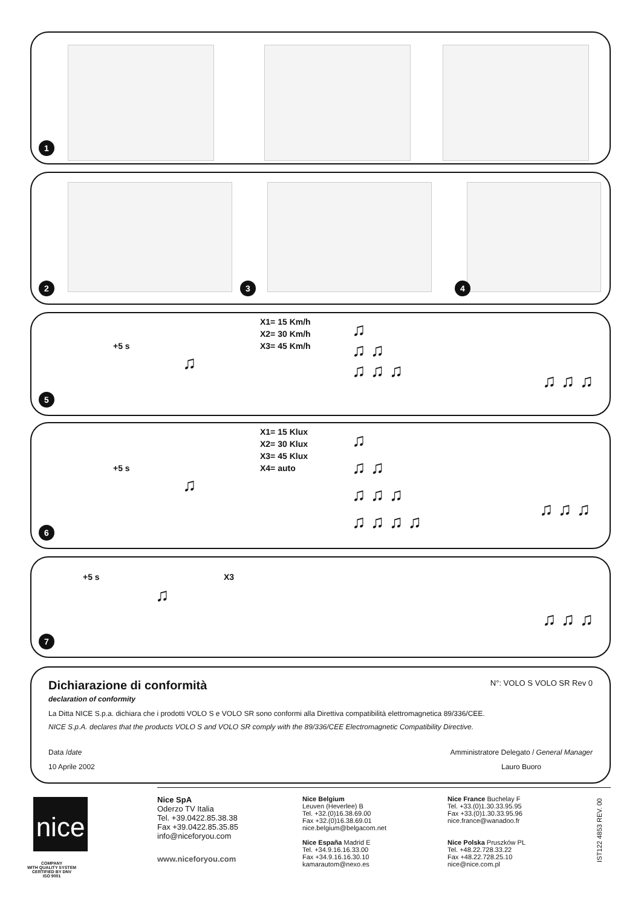1
2 3 4
+5 s
X1= 15 Km/h
X2= 30 Km/h
X3= 45 Km/h
♫
♫
♫ ♫
♫ ♫ ♫
♫ ♫ ♫
5
+5 s
X1= 15 Klux
X2= 30 Klux
X3= 45 Klux
X4= auto
♫
♫
♫ ♫
♫ ♫ ♫
♫ ♫ ♫ ♫
♫ ♫ ♫
6
+5 s X3
♫
♫ ♫ ♫
7
Dichiarazione di conformità N°: VOLO S VOLO SR Rev 0
declaration of conformity
La Ditta NICE S.p.a. dichiara che i prodotti VOLO S e VOLO SR sono conformi alla Direttiva compatibilità elettromagnetica 89/336/CEE.
NICE S.p.A. declares that the products VOLO S and VOLO SR comply with the 89/336/CEE Electromagnetic Compatibility Directive.
Data /date Amministratore Delegato / General Manager
10 Aprile 2002 Lauro Buoro
nice
COMPANY
WITH QUALITY SYSTEM
CERTIFIED BY DNV
ISO 9001
Nice SpA
Oderzo TV Italia
Tel. +39.0422.85.38.38
Fax +39.0422.85.35.85
info@niceforyou.com
www.niceforyou.com
Nice Belgium
Leuven (Heverlee) B
Tel. +32.(0)16.38.69.00
Fax +32.(0)16.38.69.01
nice.belgium@belgacom.net
Nice España Madrid E
Tel. +34.9.16.16.33.00
Fax +34.9.16.16.30.10
kamarautom@nexo.es
Nice France Buchelay F
Tel. +33.(0)1.30.33.95.95
Fax +33.(0)1.30.33.95.96
nice.france@wanadoo.fr
Nice Polska Pruszków PL
Tel. +48.22.728.33.22
Fax +48.22.728.25.10
nice@nice.com.pl
IST122 4853 REV. 00